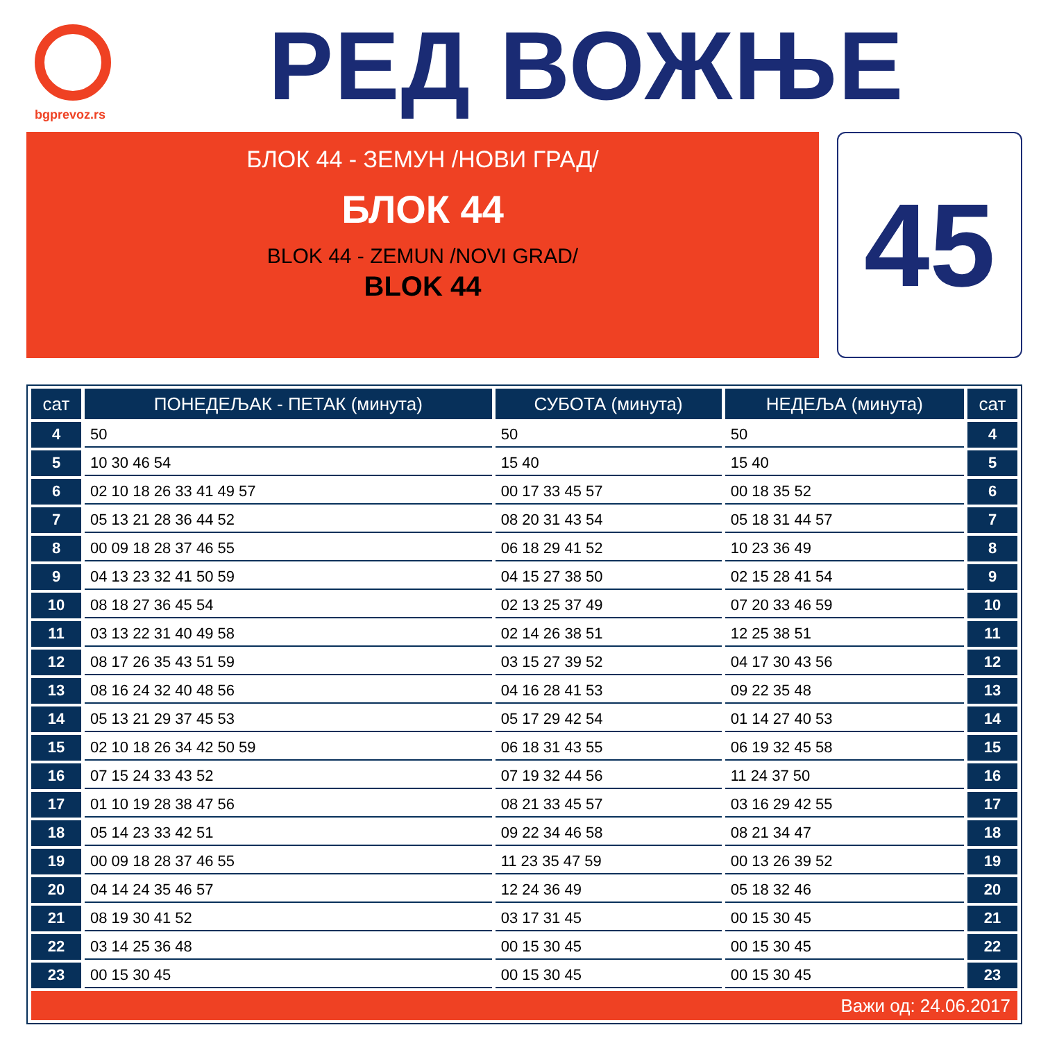bgprevoz.rs
РЕД ВОЖЊЕ
БЛОК 44 - ЗЕМУН /НОВИ ГРАД/
БЛОК 44
BLOK 44 - ZEMUN /NOVI GRAD/
BLOK 44
45
| сат | ПОНЕДЕЉАК - ПЕТАК (минута) | СУБОТА (минута) | НЕДЕЉА (минута) | сат |
| --- | --- | --- | --- | --- |
| 4 | 50 | 50 | 50 | 4 |
| 5 | 10 30 46 54 | 15 40 | 15 40 | 5 |
| 6 | 02 10 18 26 33 41 49 57 | 00 17 33 45 57 | 00 18 35 52 | 6 |
| 7 | 05 13 21 28 36 44 52 | 08 20 31 43 54 | 05 18 31 44 57 | 7 |
| 8 | 00 09 18 28 37 46 55 | 06 18 29 41 52 | 10 23 36 49 | 8 |
| 9 | 04 13 23 32 41 50 59 | 04 15 27 38 50 | 02 15 28 41 54 | 9 |
| 10 | 08 18 27 36 45 54 | 02 13 25 37 49 | 07 20 33 46 59 | 10 |
| 11 | 03 13 22 31 40 49 58 | 02 14 26 38 51 | 12 25 38 51 | 11 |
| 12 | 08 17 26 35 43 51 59 | 03 15 27 39 52 | 04 17 30 43 56 | 12 |
| 13 | 08 16 24 32 40 48 56 | 04 16 28 41 53 | 09 22 35 48 | 13 |
| 14 | 05 13 21 29 37 45 53 | 05 17 29 42 54 | 01 14 27 40 53 | 14 |
| 15 | 02 10 18 26 34 42 50 59 | 06 18 31 43 55 | 06 19 32 45 58 | 15 |
| 16 | 07 15 24 33 43 52 | 07 19 32 44 56 | 11 24 37 50 | 16 |
| 17 | 01 10 19 28 38 47 56 | 08 21 33 45 57 | 03 16 29 42 55 | 17 |
| 18 | 05 14 23 33 42 51 | 09 22 34 46 58 | 08 21 34 47 | 18 |
| 19 | 00 09 18 28 37 46 55 | 11 23 35 47 59 | 00 13 26 39 52 | 19 |
| 20 | 04 14 24 35 46 57 | 12 24 36 49 | 05 18 32 46 | 20 |
| 21 | 08 19 30 41 52 | 03 17 31 45 | 00 15 30 45 | 21 |
| 22 | 03 14 25 36 48 | 00 15 30 45 | 00 15 30 45 | 22 |
| 23 | 00 15 30 45 | 00 15 30 45 | 00 15 30 45 | 23 |
| Важи од: 24.06.2017 | | | | |